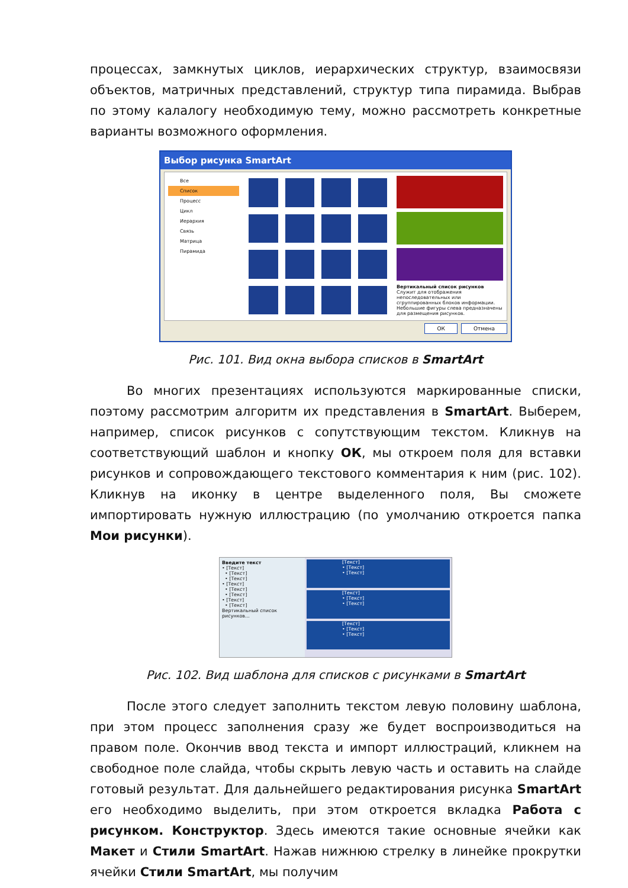процессах, замкнутых циклов, иерархических структур, взаимосвязи объектов, матричных представлений, структур типа пирамида. Выбрав по этому калалогу необходимую тему, можно рассмотреть конкретные варианты возможного оформления.
Выбор рисунка SmartArt
Все
Список
Процесс
Цикл
Иерархия
Связь
Матрица
Пирамида
Вертикальный список рисунков
Служит для отображения непоследовательных или сгруппированных блоков информации. Небольшие фигуры слева предназначены для размещения рисунков.
ОК Отмена
Рис. 101. Вид окна выбора списков в SmartArt
Во многих презентациях используются маркированные списки, поэтому рассмотрим алгоритм их представления в SmartArt. Выберем, например, список рисунков с сопутствующим текстом. Кликнув на соответствующий шаблон и кнопку ОК, мы откроем поля для вставки рисунков и сопровождающего текстового комментария к ним (рис. 102). Кликнув на иконку в центре выделенного поля, Вы сможете импортировать нужную иллюстрацию (по умолчанию откроется папка Мои рисунки).
Введите текст
• [Текст]
• [Текст]
• [Текст]
• [Текст]
• [Текст]
• [Текст]
• [Текст]
• [Текст]
Вертикальный список рисунков...
[Текст]
• [Текст]
• [Текст]
[Текст]
• [Текст]
• [Текст]
[Текст]
• [Текст]
• [Текст]
Рис. 102. Вид шаблона для списков с рисунками в SmartArt
После этого следует заполнить текстом левую половину шаблона, при этом процесс заполнения сразу же будет воспроизводиться на правом поле. Окончив ввод текста и импорт иллюстраций, кликнем на свободное поле слайда, чтобы скрыть левую часть и оставить на слайде готовый результат. Для дальнейшего редактирования рисунка SmartArt его необходимо выделить, при этом откроется вкладка Работа с рисунком. Конструктор. Здесь имеются такие основные ячейки как Макет и Стили SmartArt. Нажав нижнюю стрелку в линейке прокрутки ячейки Стили SmartArt, мы получим